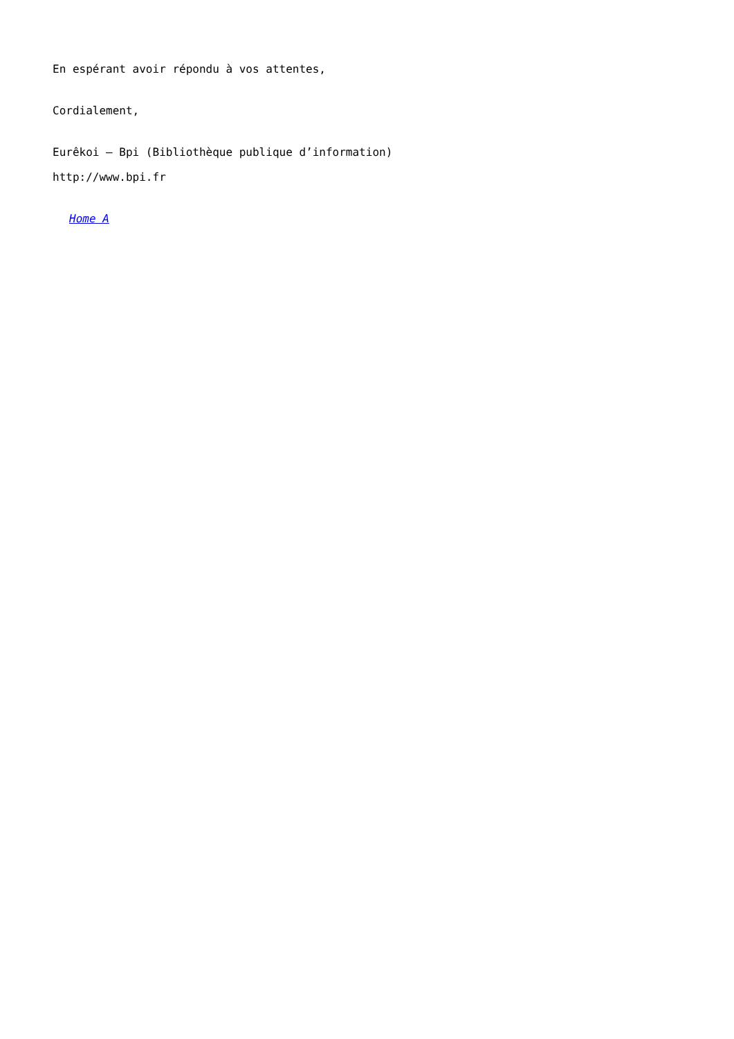En espérant avoir répondu à vos attentes,
Cordialement,
Eurêkoi – Bpi (Bibliothèque publique d’information)
http://www.bpi.fr
Home A